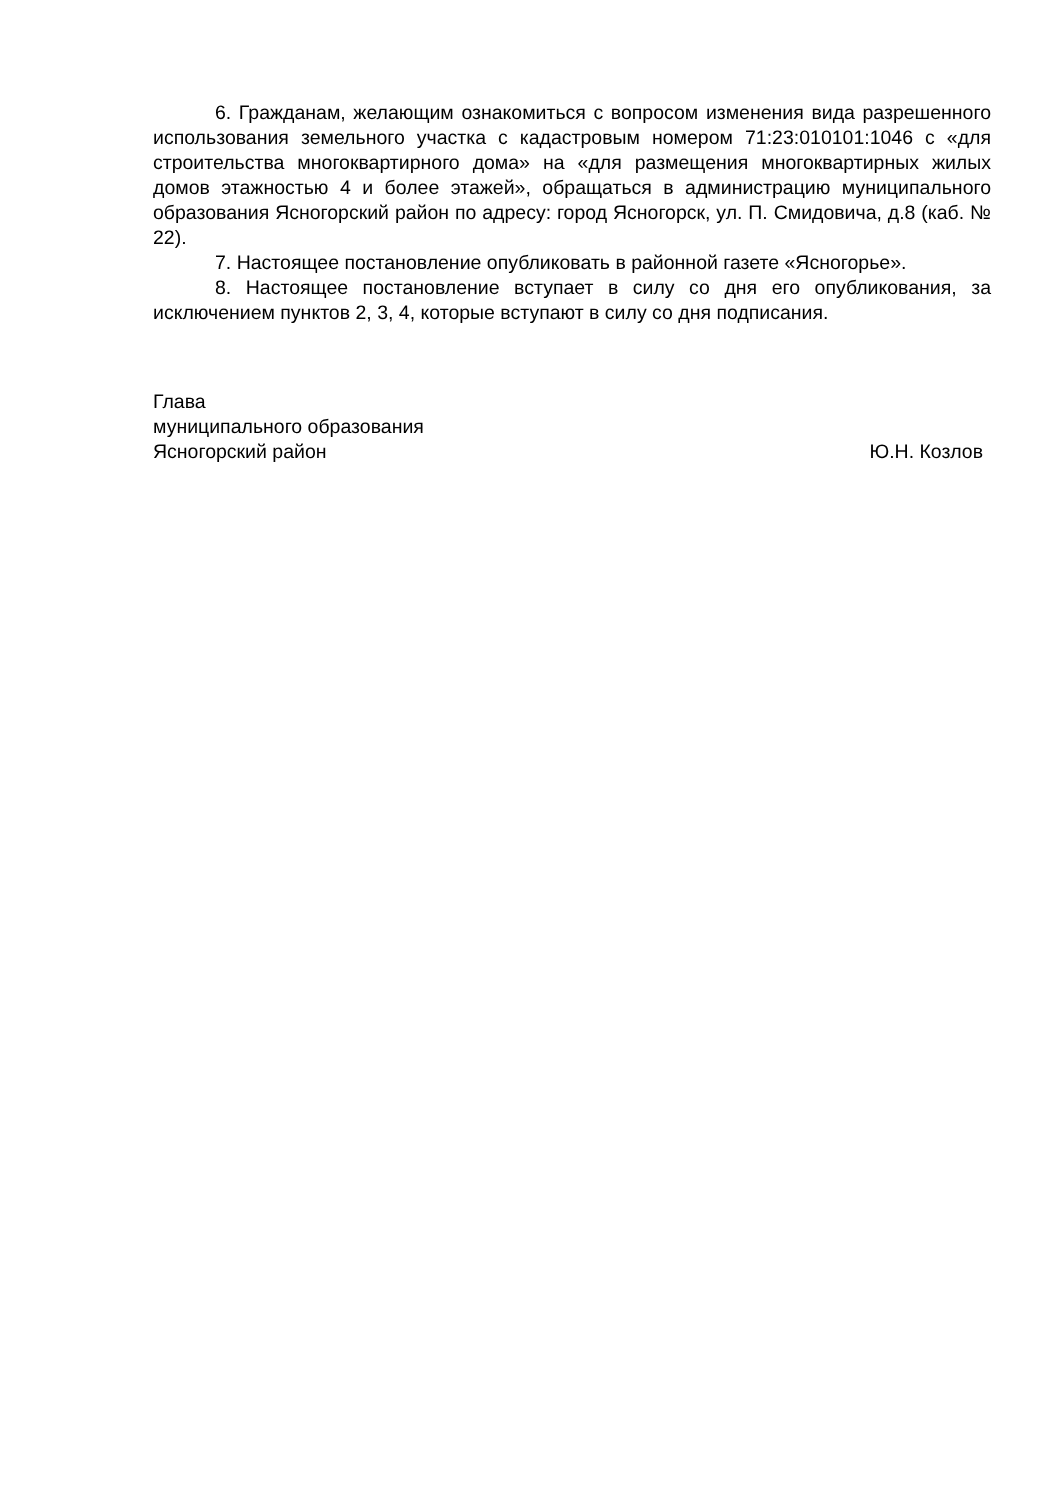6. Гражданам, желающим ознакомиться с вопросом изменения вида разрешенного использования земельного участка с кадастровым номером 71:23:010101:1046 с «для строительства многоквартирного дома» на «для размещения многоквартирных жилых домов этажностью 4 и более этажей», обращаться в администрацию муниципального образования Ясногорский район по адресу: город Ясногорск, ул. П. Смидовича, д.8 (каб. № 22).
7. Настоящее постановление опубликовать в районной газете «Ясногорье».
8. Настоящее постановление вступает в силу со дня его опубликования, за исключением пунктов 2, 3, 4, которые вступают в силу со дня подписания.
Глава
муниципального образования
Ясногорский район Ю.Н. Козлов